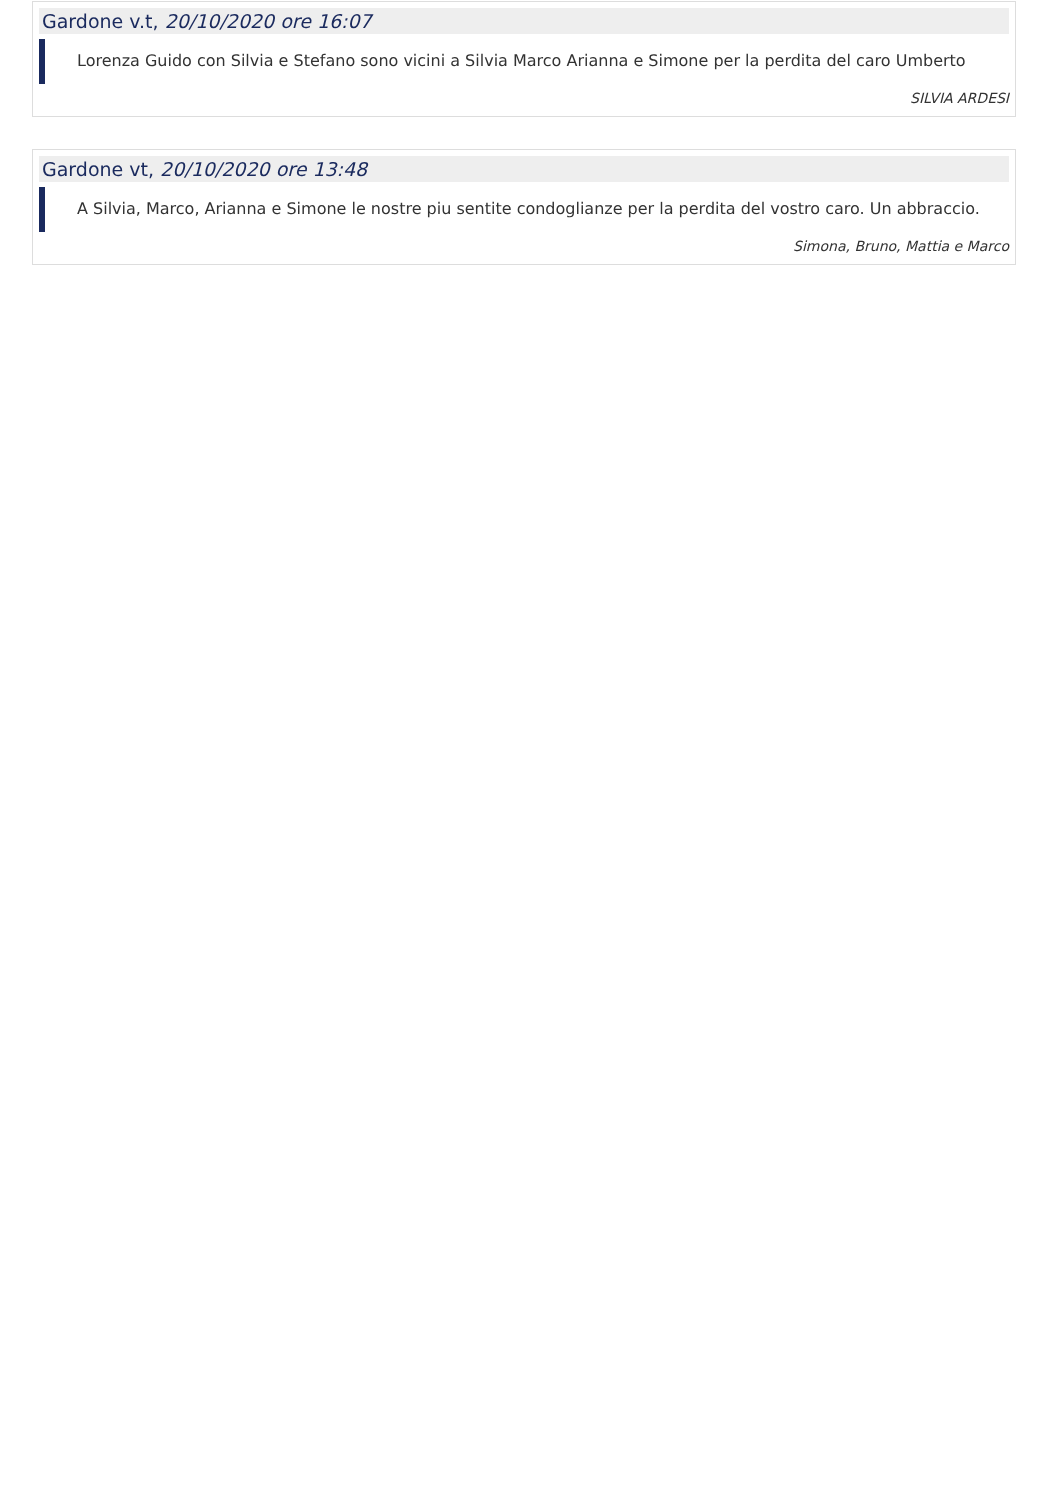Gardone v.t, 20/10/2020 ore 16:07
Lorenza Guido con Silvia e Stefano sono vicini a Silvia Marco Arianna e Simone per la perdita del caro Umberto
SILVIA ARDESI
Gardone vt, 20/10/2020 ore 13:48
A Silvia, Marco, Arianna e Simone le nostre piu sentite condoglianze per la perdita del vostro caro. Un abbraccio.
Simona, Bruno, Mattia e Marco